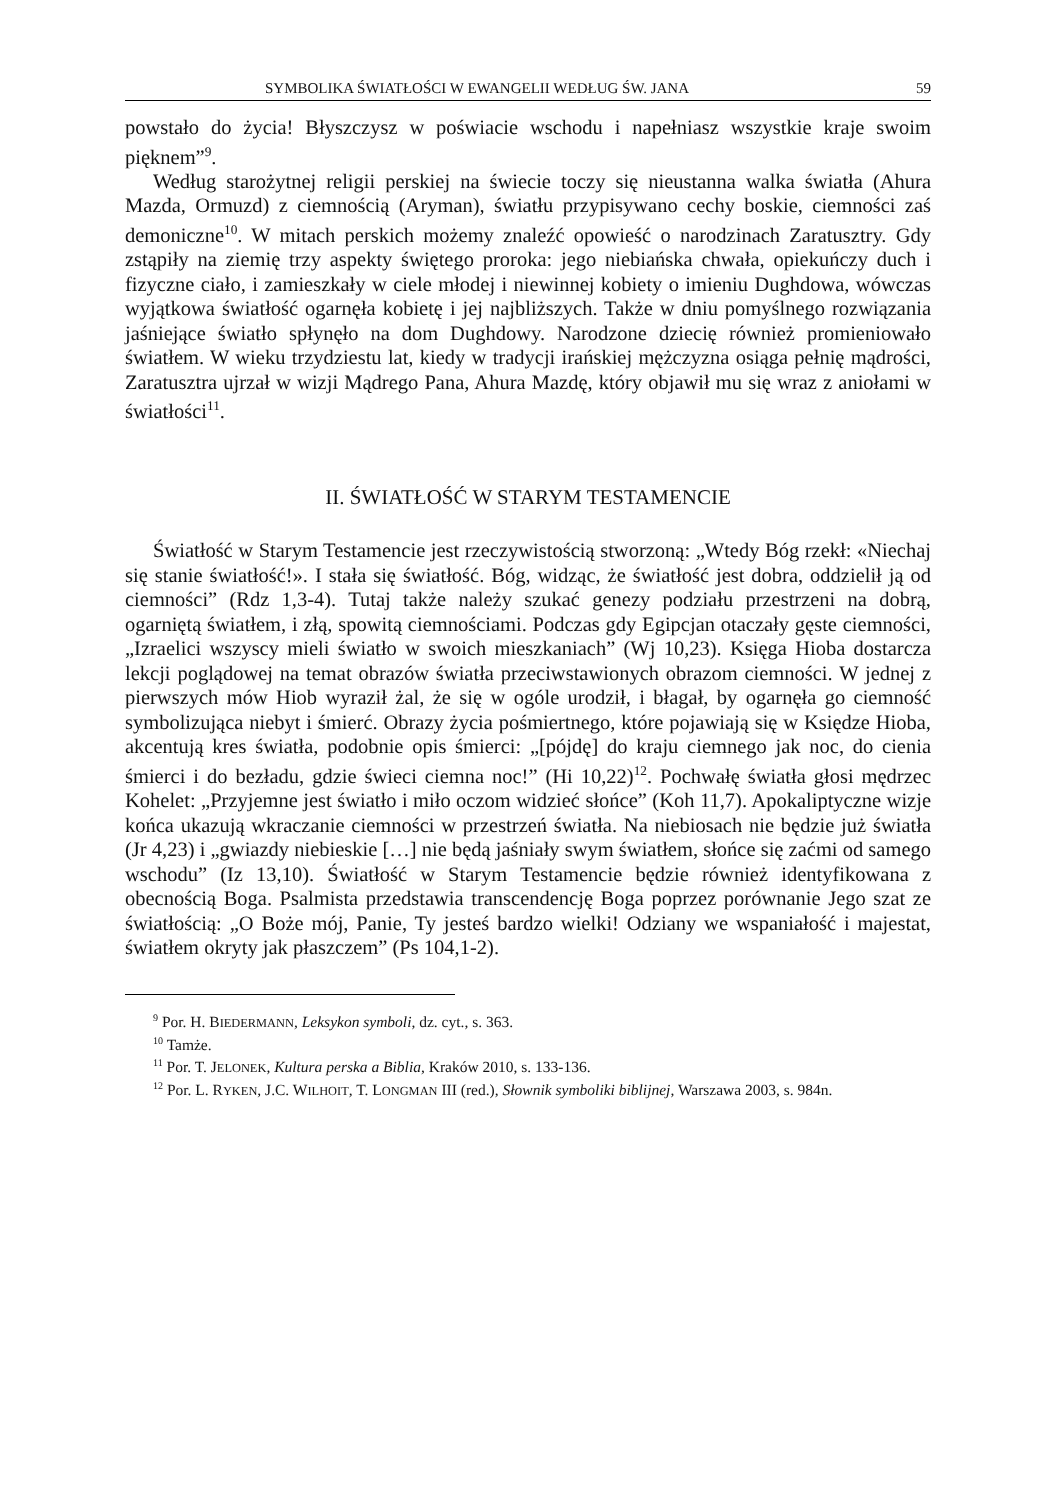SYMBOLIKA ŚWIATŁOŚCI W EWANGELII WEDŁUG ŚW. JANA 59
powstało do życia! Błyszczysz w poświacie wschodu i napełniasz wszystkie kraje swoim pięknem”<sup>9</sup>.
Według starożytnej religii perskiej na świecie toczy się nieustanna walka światła (Ahura Mazda, Ormuzd) z ciemnością (Aryman), światłu przypisywano cechy boskie, ciemności zaś demoniczne<sup>10</sup>. W mitach perskich możemy znaleźć opowieść o narodzinach Zaratusztry. Gdy zstąpiły na ziemię trzy aspekty świętego proroka: jego niebiańska chwała, opiekuńczy duch i fizyczne ciało, i zamieszkały w ciele młodej i niewinnej kobiety o imieniu Dughdowa, wówczas wyjątkowa światłość ogarnęła kobietę i jej najbliższych. Także w dniu pomyślnego rozwiązania jaśniejące światło spłynęło na dom Dughdowy. Narodzone dziecię również promieniowało światłem. W wieku trzydziestu lat, kiedy w tradycji irańskiej mężczyzna osiąga pełnię mądrości, Zaratusztra ujrzał w wizji Mądrego Pana, Ahura Mazdę, który objawił mu się wraz z aniołami w światłości<sup>11</sup>.
II. ŚWIATŁOŚĆ W STARYM TESTAMENCIE
Światłość w Starym Testamencie jest rzeczywistością stworzoną: „Wtedy Bóg rzekł: «Niechaj się stanie światłość!». I stała się światłość. Bóg, widząc, że światłość jest dobra, oddzielił ją od ciemności” (Rdz 1,3-4). Tutaj także należy szukać genezy podziału przestrzeni na dobrą, ogarniętą światłem, i złą, spowitą ciemnościami. Podczas gdy Egipcjan otaczały gęste ciemności, „Izraelici wszyscy mieli światło w swoich mieszkaniach” (Wj 10,23). Księga Hioba dostarcza lekcji poglądowej na temat obrazów światła przeciwstawionych obrazom ciemności. W jednej z pierwszych mów Hiob wyraził żal, że się w ogóle urodził, i błagał, by ogarnęła go ciemność symbolizująca niebyt i śmierć. Obrazy życia pośmiertnego, które pojawiają się w Księdze Hioba, akcentują kres światła, podobnie opis śmierci: „[pójdę] do kraju ciemnego jak noc, do cienia śmierci i do bezładu, gdzie świeci ciemna noc!” (Hi 10,22)<sup>12</sup>. Pochwałę światła głosi mędrzec Kohelet: „Przyjemne jest światło i miło oczom widzieć słońce” (Koh 11,7). Apokaliptyczne wizje końca ukazują wkraczanie ciemności w przestrzeń światła. Na niebiosach nie będzie już światła (Jr 4,23) i „gwiazdy niebieskie […] nie będą jaśniały swym światłem, słońce się zaćmi od samego wschodu” (Iz 13,10). Światłość w Starym Testamencie będzie również identyfikowana z obecnością Boga. Psalmista przedstawia transcendencję Boga poprzez porównanie Jego szat ze światłością: „O Boże mój, Panie, Ty jesteś bardzo wielki! Odziany we wspaniałość i majestat, światłem okryty jak płaszczem” (Ps 104,1-2).
<sup>9</sup> Por. H. BIEDERMANN, Leksykon symboli, dz. cyt., s. 363.
<sup>10</sup> Tamże.
<sup>11</sup> Por. T. JELONEK, Kultura perska a Biblia, Kraków 2010, s. 133-136.
<sup>12</sup> Por. L. RYKEN, J.C. WILHOIT, T. LONGMAN III (red.), Słownik symboliki biblijnej, Warszawa 2003, s. 984n.